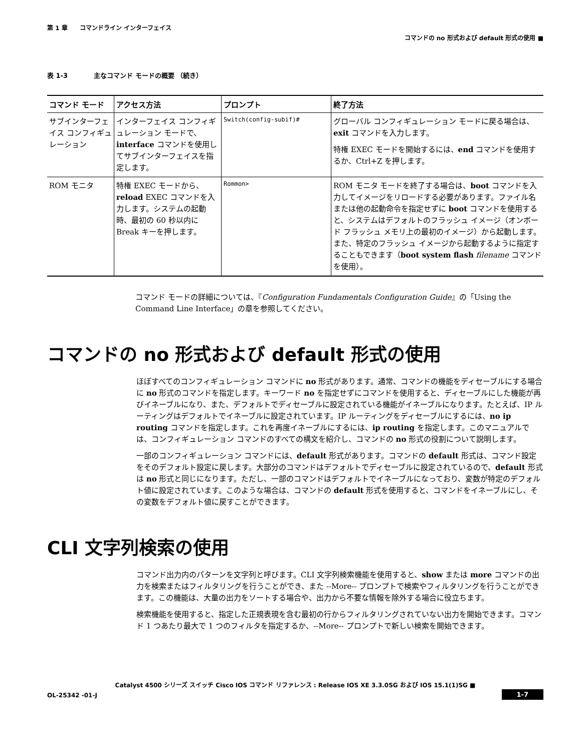第 1 章　　コマンドライン インターフェイス
コマンドの no 形式および default 形式の使用 ■
表 1-3　　　　主なコマンド モードの概要 （続き）
| コマンド モード | アクセス方法 | プロンプト | 終了方法 |
| --- | --- | --- | --- |
| サブインターフェイス コンフィギュレーション | インターフェイス コンフィギュレーション モードで、 interface コマンドを使用してサブインターフェイスを指定します。 | Switch(config-subif)# | グローバル コンフィギュレーション モードに戻る場合は、 exit コマンドを入力します。 特権 EXEC モードを開始するには、 end コマンドを使用するか、Ctrl+Z を押します。 |
| ROM モニタ | 特権 EXEC モードから、 reload EXEC コマンドを入力します。システムの起動時、最初の 60 秒以内に Break キーを押します。 | Rommon> | ROM モニタ モードを終了する場合は、 boot コマンドを入力してイメージをリロードする必要があります。ファイル名または他の起動命令を指定せずに boot コマンドを使用すると、システムはデフォルトのフラッシュ イメージ（オンボード フラッシュ メモリ上の最初のイメージ）から起動します。また、特定のフラッシュ イメージから起動するように指定することもできます（ boot system flash filename コマンドを使用）。 |
コマンド モードの詳細については、『Configuration Fundamentals Configuration Guide』の「Using the Command Line Interface」の章を参照してください。
コマンドの no 形式および default 形式の使用
ほぼすべてのコンフィギュレーション コマンドに no 形式があります。通常、コマンドの機能をディセーブルにする場合に no 形式のコマンドを指定します。キーワード no を指定せずにコマンドを使用すると、ディセーブルにした機能が再びイネーブルになり、また、デフォルトでディセーブルに設定されている機能がイネーブルになります。たとえば、IP ルーティングはデフォルトでイネーブルに設定されています。IP ルーティングをディセーブルにするには、no ip routing コマンドを指定します。これを再度イネーブルにするには、ip routing を指定します。このマニュアルでは、コンフィギュレーション コマンドのすべての構文を紹介し、コマンドの no 形式の役割について説明します。
一部のコンフィギュレーション コマンドには、default 形式があります。コマンドの default 形式は、コマンド設定をそのデフォルト設定に戻します。大部分のコマンドはデフォルトでディセーブルに設定されているので、default 形式は no 形式と同じになります。ただし、一部のコマンドはデフォルトでイネーブルになっており、変数が特定のデフォルト値に設定されています。このような場合は、コマンドの default 形式を使用すると、コマンドをイネーブルにし、その変数をデフォルト値に戻すことができます。
CLI 文字列検索の使用
コマンド出力内のパターンを文字列と呼びます。CLI 文字列検索機能を使用すると、show または more コマンドの出力を検索またはフィルタリングを行うことができ、また --More-- プロンプトで検索やフィルタリングを行うことができます。この機能は、大量の出力をソートする場合や、出力から不要な情報を除外する場合に役立ちます。
検索機能を使用すると、指定した正規表現を含む最初の行からフィルタリングされていない出力を開始できます。コマンド 1 つあたり最大で 1 つのフィルタを指定するか、--More-- プロンプトで新しい検索を開始できます。
Catalyst 4500 シリーズ スイッチ Cisco IOS コマンド リファレンス : Release IOS XE 3.3.0SG および IOS 15.1(1)SG ■
OL-25342 -01-J
1-7